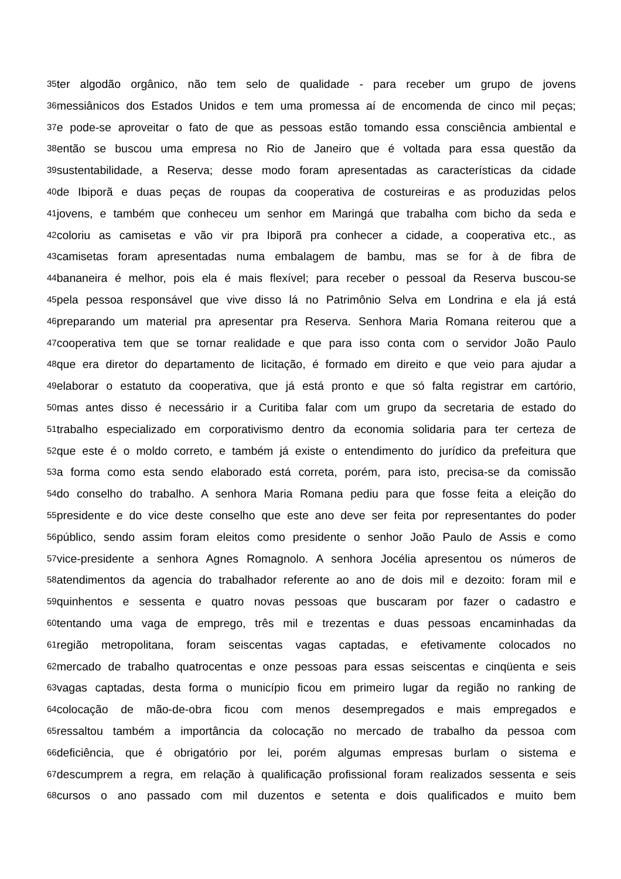35 ter algodão orgânico, não tem selo de qualidade - para receber um grupo de jovens
36 messiânicos dos Estados Unidos e tem uma promessa aí de encomenda de cinco mil peças;
37 e pode-se aproveitar o fato de que as pessoas estão tomando essa consciência ambiental e
38 então se buscou uma empresa no Rio de Janeiro que é voltada para essa questão da
39 sustentabilidade, a Reserva; desse modo foram apresentadas as características da cidade
40 de Ibiporã e duas peças de roupas da cooperativa de costureiras e as produzidas pelos
41 jovens, e também que conheceu um senhor em Maringá que trabalha com bicho da seda e
42 coloriu as camisetas e vão vir pra Ibiporã pra conhecer a cidade, a cooperativa etc., as
43 camisetas foram apresentadas numa embalagem de bambu, mas se for à de fibra de
44 bananeira é melhor, pois ela é mais flexível; para receber o pessoal da Reserva buscou-se
45 pela pessoa responsável que vive disso lá no Patrimônio Selva em Londrina e ela já está
46 preparando um material pra apresentar pra Reserva. Senhora Maria Romana reiterou que a
47 cooperativa tem que se tornar realidade e que para isso conta com o servidor João Paulo
48 que era diretor do departamento de licitação, é formado em direito e que veio para ajudar a
49 elaborar o estatuto da cooperativa, que já está pronto e que só falta registrar em cartório,
50 mas antes disso é necessário ir a Curitiba falar com um grupo da secretaria de estado do
51 trabalho especializado em corporativismo dentro da economia solidaria para ter certeza de
52 que este é o moldo correto, e também já existe o entendimento do jurídico da prefeitura que
53 a forma como esta sendo elaborado está correta, porém, para isto, precisa-se da comissão
54 do conselho do trabalho. A senhora Maria Romana pediu para que fosse feita a eleição do
55 presidente e do vice deste conselho que este ano deve ser feita por representantes do poder
56 público, sendo assim foram eleitos como presidente o senhor João Paulo de Assis e como
57 vice-presidente a senhora Agnes Romagnolo. A senhora Jocélia apresentou os números de
58 atendimentos da agencia do trabalhador referente ao ano de dois mil e dezoito: foram mil e
59 quinhentos e sessenta e quatro novas pessoas que buscaram por fazer o cadastro e
60 tentando uma vaga de emprego, três mil e trezentas e duas pessoas encaminhadas da
61 região metropolitana, foram seiscentas vagas captadas, e efetivamente colocados no
62 mercado de trabalho quatrocentas e onze pessoas para essas seiscentas e cinqüenta e seis
63 vagas captadas, desta forma o município ficou em primeiro lugar da região no ranking de
64 colocação de mão-de-obra ficou com menos desempregados e mais empregados e
65 ressaltou também a importância da colocação no mercado de trabalho da pessoa com
66 deficiência, que é obrigatório por lei, porém algumas empresas burlam o sistema e
67 descumprem a regra, em relação à qualificação profissional foram realizados sessenta e seis
68 cursos o ano passado com mil duzentos e setenta e dois qualificados e muito bem